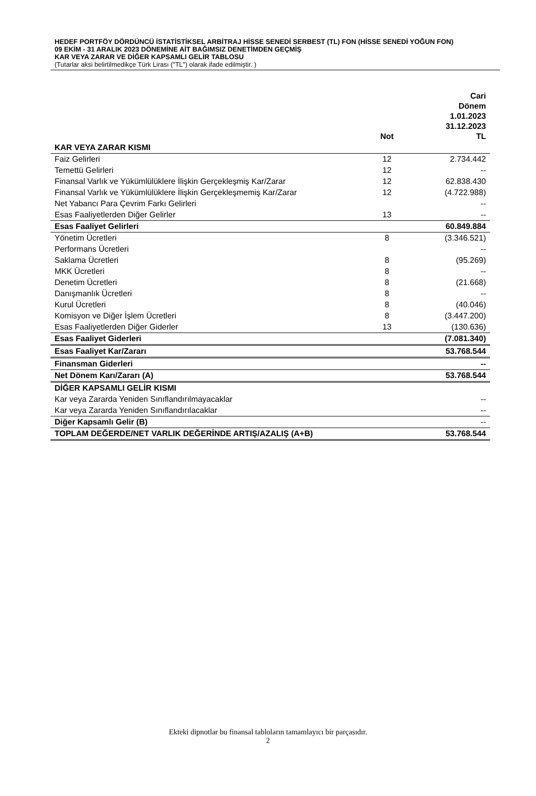HEDEF PORTFÖY DÖRDÜNCÜ İSTATİSTİKSEL ARBİTRAJ HİSSE SENEDİ SERBEST (TL) FON (HİSSE SENEDİ YOĞUN FON)
09 EKİM - 31 ARALIK 2023 DÖNEMİNE AİT BAĞIMSIZ DENETİMDEN GEÇMİŞ
KAR VEYA ZARAR VE DİĞER KAPSAMLI GELİR TABLOSU
(Tutarlar aksi belirtilmedikçe Türk Lirası ("TL") olarak ifade edilmiştir. )
| | Not | Cari Dönem 1.01.2023 31.12.2023 TL |
| --- | --- | --- |
| KAR VEYA ZARAR KISMI | | |
| Faiz Gelirleri | 12 | 2.734.442 |
| Temettü Gelirleri | 12 | -- |
| Finansal Varlık ve Yükümlülüklere İlişkin Gerçekleşmiş Kar/Zarar | 12 | 62.838.430 |
| Finansal Varlık ve Yükümlülüklere İlişkin Gerçekleşmemiş Kar/Zarar | 12 | (4.722.988) |
| Net Yabancı Para Çevrim Farkı Gelirleri | | -- |
| Esas Faaliyetlerden Diğer Gelirler | 13 | -- |
| Esas Faaliyet Gelirleri | | 60.849.884 |
| Yönetim Ücretleri | 8 | (3.346.521) |
| Performans Ücretleri | | -- |
| Saklama Ücretleri | 8 | (95.269) |
| MKK Ücretleri | 8 | -- |
| Denetim Ücretleri | 8 | (21.668) |
| Danışmanlık Ücretleri | 8 | -- |
| Kurul Ücretleri | 8 | (40.046) |
| Komisyon ve Diğer İşlem Ücretleri | 8 | (3.447.200) |
| Esas Faaliyetlerden Diğer Giderler | 13 | (130.636) |
| Esas Faaliyet Giderleri | | (7.081.340) |
| Esas Faaliyet Kar/Zararı | | 53.768.544 |
| Finansman Giderleri | | -- |
| Net Dönem Karı/Zararı (A) | | 53.768.544 |
| DİĞER KAPSAMLI GELİR KISMI | | |
| Kar veya Zararda Yeniden Sınıflandırılmayacaklar | | -- |
| Kar veya Zararda Yeniden Sınıflandırılacaklar | | -- |
| Diğer Kapsamlı Gelir (B) | | -- |
| TOPLAM DEĞERDE/NET VARLIK DEĞERİNDE ARTIŞ/AZALIŞ (A+B) | | 53.768.544 |
Ekteki dipnotlar bu finansal tabloların tamamlayıcı bir parçasıdır.
2